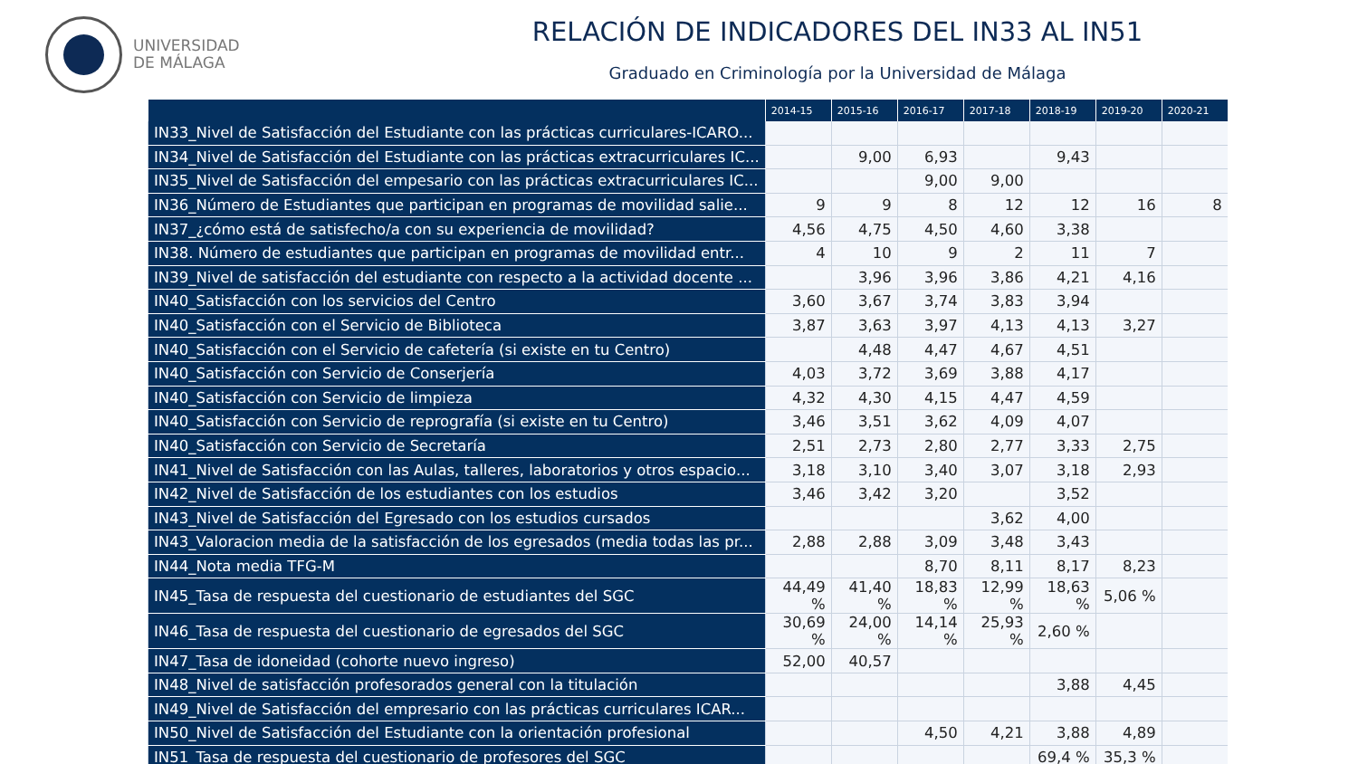UNIVERSIDAD
DE MÁLAGA
RELACIÓN DE INDICADORES DEL IN33 AL IN51
Graduado en Criminología por la Universidad de Málaga
| | 2014-15 | 2015-16 | 2016-17 | 2017-18 | 2018-19 | 2019-20 | 2020-21 |
| --- | --- | --- | --- | --- | --- | --- | --- |
| IN33_Nivel de Satisfacción del Estudiante con las prácticas curriculares-ICARO... | | | | | | | |
| IN34_Nivel de Satisfacción del Estudiante con las prácticas extracurriculares IC... | | 9,00 | 6,93 | | 9,43 | | |
| IN35_Nivel de Satisfacción del empesario con las prácticas extracurriculares IC... | | | 9,00 | 9,00 | | | |
| IN36_Número de Estudiantes que participan en programas de movilidad salie... | 9 | 9 | 8 | 12 | 12 | 16 | 8 |
| IN37_¿cómo está de satisfecho/a con su experiencia de movilidad? | 4,56 | 4,75 | 4,50 | 4,60 | 3,38 | | |
| IN38. Número de estudiantes que participan en programas de movilidad entr... | 4 | 10 | 9 | 2 | 11 | 7 | |
| IN39_Nivel de satisfacción del estudiante con respecto a la actividad docente ... | | 3,96 | 3,96 | 3,86 | 4,21 | 4,16 | |
| IN40_Satisfacción con los servicios del Centro | 3,60 | 3,67 | 3,74 | 3,83 | 3,94 | | |
| IN40_Satisfacción con el Servicio de Biblioteca | 3,87 | 3,63 | 3,97 | 4,13 | 4,13 | 3,27 | |
| IN40_Satisfacción con el Servicio de cafetería (si existe en tu Centro) | | 4,48 | 4,47 | 4,67 | 4,51 | | |
| IN40_Satisfacción con Servicio de Conserjería | 4,03 | 3,72 | 3,69 | 3,88 | 4,17 | | |
| IN40_Satisfacción con Servicio de limpieza | 4,32 | 4,30 | 4,15 | 4,47 | 4,59 | | |
| IN40_Satisfacción con Servicio de reprografía (si existe en tu Centro) | 3,46 | 3,51 | 3,62 | 4,09 | 4,07 | | |
| IN40_Satisfacción con Servicio de Secretaría | 2,51 | 2,73 | 2,80 | 2,77 | 3,33 | 2,75 | |
| IN41_Nivel de Satisfacción con las Aulas, talleres, laboratorios y otros espacio... | 3,18 | 3,10 | 3,40 | 3,07 | 3,18 | 2,93 | |
| IN42_Nivel de Satisfacción de los estudiantes con los estudios | 3,46 | 3,42 | 3,20 | | 3,52 | | |
| IN43_Nivel de Satisfacción del Egresado con los estudios cursados | | | | 3,62 | 4,00 | | |
| IN43_Valoracion media de la satisfacción de los egresados (media todas las pr... | 2,88 | 2,88 | 3,09 | 3,48 | 3,43 | | |
| IN44_Nota media TFG-M | | | 8,70 | 8,11 | 8,17 | 8,23 | |
| IN45_Tasa de respuesta del cuestionario de estudiantes del SGC | 44,49 % | 41,40 % | 18,83 % | 12,99 % | 18,63 % | 5,06 % | |
| IN46_Tasa de respuesta del cuestionario de egresados del SGC | 30,69 % | 24,00 % | 14,14 % | 25,93 % | 2,60 % | | |
| IN47_Tasa de idoneidad (cohorte nuevo ingreso) | 52,00 | 40,57 | | | | | |
| IN48_Nivel de satisfacción profesorados general con la titulación | | | | | 3,88 | 4,45 | |
| IN49_Nivel de Satisfacción del empresario con las prácticas curriculares ICAR... | | | | | | | |
| IN50_Nivel de Satisfacción del Estudiante con la orientación profesional | | | 4,50 | 4,21 | 3,88 | 4,89 | |
| IN51_Tasa de respuesta del cuestionario de profesores del SGC | | | | | 69,4 % | 35,3 % | |